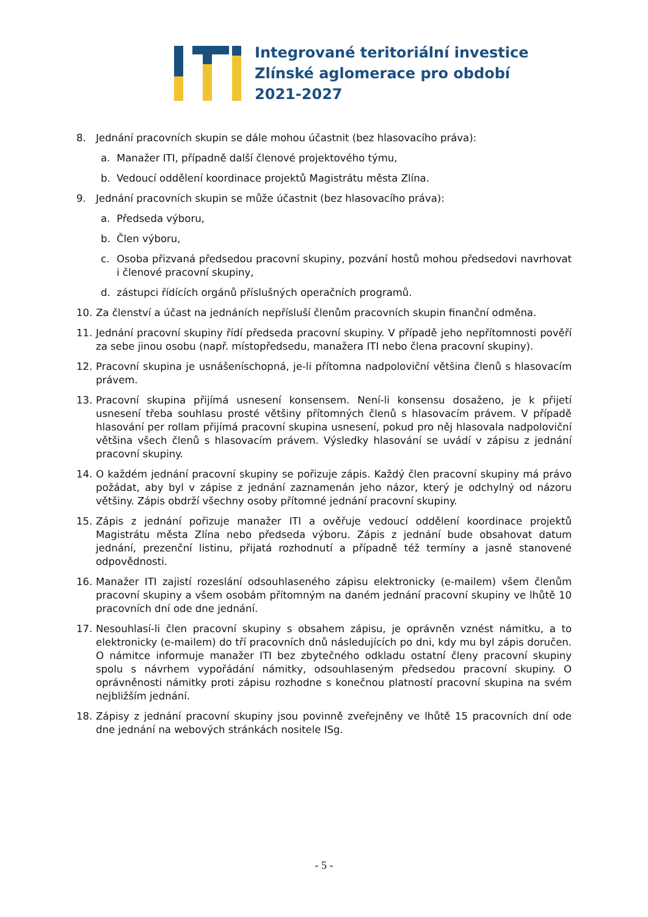Integrované teritoriální investice
Zlínské aglomerace pro období
2021-2027
8. Jednání pracovních skupin se dále mohou účastnit (bez hlasovacího práva):
a. Manažer ITI, případně další členové projektového týmu,
b. Vedoucí oddělení koordinace projektů Magistrátu města Zlína.
9. Jednání pracovních skupin se může účastnit (bez hlasovacího práva):
a. Předseda výboru,
b. Člen výboru,
c. Osoba přizvaná předsedou pracovní skupiny, pozvání hostů mohou předsedovi navrhovat i členové pracovní skupiny,
d. zástupci řídících orgánů příslušných operačních programů.
10. Za členství a účast na jednáních nepřísluší členům pracovních skupin finanční odměna.
11. Jednání pracovní skupiny řídí předseda pracovní skupiny. V případě jeho nepřítomnosti pověří za sebe jinou osobu (např. místopředsedu, manažera ITI nebo člena pracovní skupiny).
12. Pracovní skupina je usnášeníschopná, je-li přítomna nadpoloviční většina členů s hlasovacím právem.
13. Pracovní skupina přijímá usnesení konsensem. Není-li konsensu dosaženo, je k přijetí usnesení třeba souhlasu prosté většiny přítomných členů s hlasovacím právem. V případě hlasování per rollam přijímá pracovní skupina usnesení, pokud pro něj hlasovala nadpoloviční většina všech členů s hlasovacím právem. Výsledky hlasování se uvádí v zápisu z jednání pracovní skupiny.
14. O každém jednání pracovní skupiny se pořizuje zápis. Každý člen pracovní skupiny má právo požádat, aby byl v zápise z jednání zaznamenán jeho názor, který je odchylný od názoru většiny. Zápis obdrží všechny osoby přítomné jednání pracovní skupiny.
15. Zápis z jednání pořizuje manažer ITI a ověřuje vedoucí oddělení koordinace projektů Magistrátu města Zlína nebo předseda výboru. Zápis z jednání bude obsahovat datum jednání, prezenční listinu, přijatá rozhodnutí a případně též termíny a jasně stanovené odpovědnosti.
16. Manažer ITI zajistí rozeslání odsouhlaseného zápisu elektronicky (e-mailem) všem členům pracovní skupiny a všem osobám přítomným na daném jednání pracovní skupiny ve lhůtě 10 pracovních dní ode dne jednání.
17. Nesouhlasí-li člen pracovní skupiny s obsahem zápisu, je oprávněn vznést námitku, a to elektronicky (e-mailem) do tří pracovních dnů následujících po dni, kdy mu byl zápis doručen. O námitce informuje manažer ITI bez zbytečného odkladu ostatní členy pracovní skupiny spolu s návrhem vypořádání námitky, odsouhlaseným předsedou pracovní skupiny. O oprávněnosti námitky proti zápisu rozhodne s konečnou platností pracovní skupina na svém nejbližším jednání.
18. Zápisy z jednání pracovní skupiny jsou povinně zveřejněny ve lhůtě 15 pracovních dní ode dne jednání na webových stránkách nositele ISg.
- 5 -